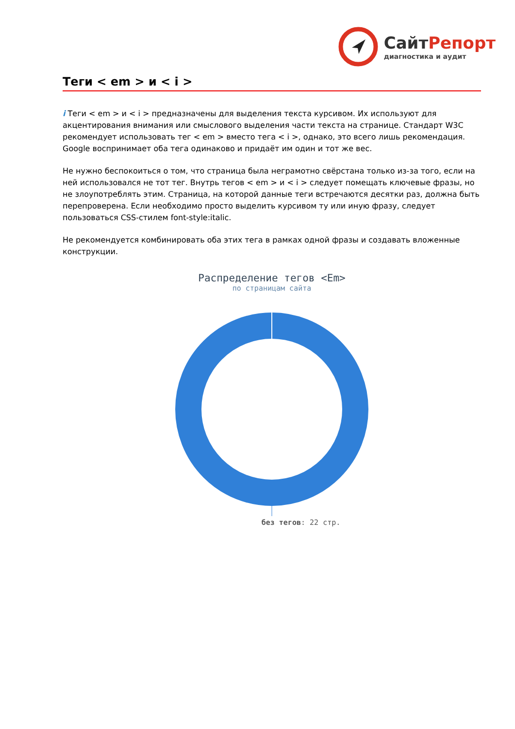Сайт Репорт
диагностика и аудит
Теги < em > и < i >
i Теги < em > и < i > предназначены для выделения текста курсивом. Их используют для акцентирования внимания или смыслового выделения части текста на странице. Стандарт W3C рекомендует использовать тег < em > вместо тега < i >, однако, это всего лишь рекомендация. Google воспринимает оба тега одинаково и придаёт им один и тот же вес.
Не нужно беспокоиться о том, что страница была неграмотно свёрстана только из-за того, если на ней использовался не тот тег. Внутрь тегов < em > и < i > следует помещать ключевые фразы, но не злоупотреблять этим. Страница, на которой данные теги встречаются десятки раз, должна быть перепроверена. Если необходимо просто выделить курсивом ту или иную фразу, следует пользоваться CSS-стилем font-style:italic.
Не рекомендуется комбинировать оба этих тега в рамках одной фразы и создавать вложенные конструкции.
Распределение тегов <Em>
по страницам сайта
без тегов: 22 стр.